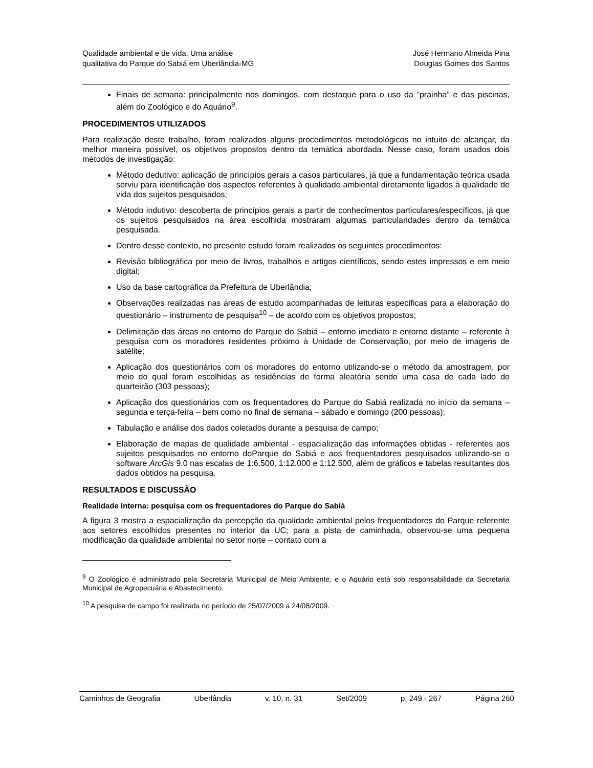Qualidade ambiental e de vida: Uma análise
qualitativa do Parque do Sabiá em Uberlândia-MG
José Hermano Almeida Pina
Douglas Gomes dos Santos
Finais de semana: principalmente nos domingos, com destaque para o uso da “prainha” e das piscinas, além do Zoológico e do Aquário<sup>9</sup>.
PROCEDIMENTOS UTILIZADOS
Para realização deste trabalho, foram realizados alguns procedimentos metodológicos no intuito de alcançar, da melhor maneira possível, os objetivos propostos dentro da temática abordada. Nesse caso, foram usados dois métodos de investigação:
Método dedutivo: aplicação de princípios gerais a casos particulares, já que a fundamentação teórica usada serviu para identificação dos aspectos referentes à qualidade ambiental diretamente ligados à qualidade de vida dos sujeitos pesquisados;
Método indutivo: descoberta de princípios gerais a partir de conhecimentos particulares/específicos, já que os sujeitos pesquisados na área escolhida mostraram algumas particularidades dentro da temática pesquisada.
Dentro desse contexto, no presente estudo foram realizados os seguintes procedimentos:
Revisão bibliográfica por meio de livros, trabalhos e artigos científicos, sendo estes impressos e em meio digital;
Uso da base cartográfica da Prefeitura de Uberlândia;
Observações realizadas nas áreas de estudo acompanhadas de leituras específicas para a elaboração do questionário – instrumento de pesquisa<sup>10</sup> – de acordo com os objetivos propostos;
Delimitação das áreas no entorno do Parque do Sabiá – entorno imediato e entorno distante – referente à pesquisa com os moradores residentes próximo à Unidade de Conservação, por meio de imagens de satélite;
Aplicação dos questionários com os moradores do entorno utilizando-se o método da amostragem, por meio do qual foram escolhidas as residências de forma aleatória sendo uma casa de cada lado do quarteirão (303 pessoas);
Aplicação dos questionários com os frequentadores do Parque do Sabiá realizada no início da semana – segunda e terça-feira – bem como no final de semana – sábado e domingo (200 pessoas);
Tabulação e análise dos dados coletados durante a pesquisa de campo;
Elaboração de mapas de qualidade ambiental - espacialização das informações obtidas - referentes aos sujeitos pesquisados no entorno doParque do Sabiá e aos frequentadores pesquisados utilizando-se o software ArcGis 9.0 nas escalas de 1:6.500, 1:12.000 e 1:12.500, além de gráficos e tabelas resultantes dos dados obtidos na pesquisa.
RESULTADOS E DISCUSSÃO
Realidade interna: pesquisa com os frequentadores do Parque do Sabiá
A figura 3 mostra a espacialização da percepção da qualidade ambiental pelos frequentadores do Parque referente aos setores escolhidos presentes no interior da UC; para a pista de caminhada, observou-se uma pequena modificação da qualidade ambiental no setor norte – contato com a
<sup>9</sup> O Zoológico é administrado pela Secretaria Municipal de Meio Ambiente, e o Aquário está sob responsabilidade da Secretaria Municipal de Agropecuária e Abastecimento.
<sup>10</sup> A pesquisa de campo foi realizada no período de 25/07/2009 a 24/08/2009.
Caminhos de Geografia Uberlândia v. 10, n. 31 Set/2009 p. 249 - 267 Página 260